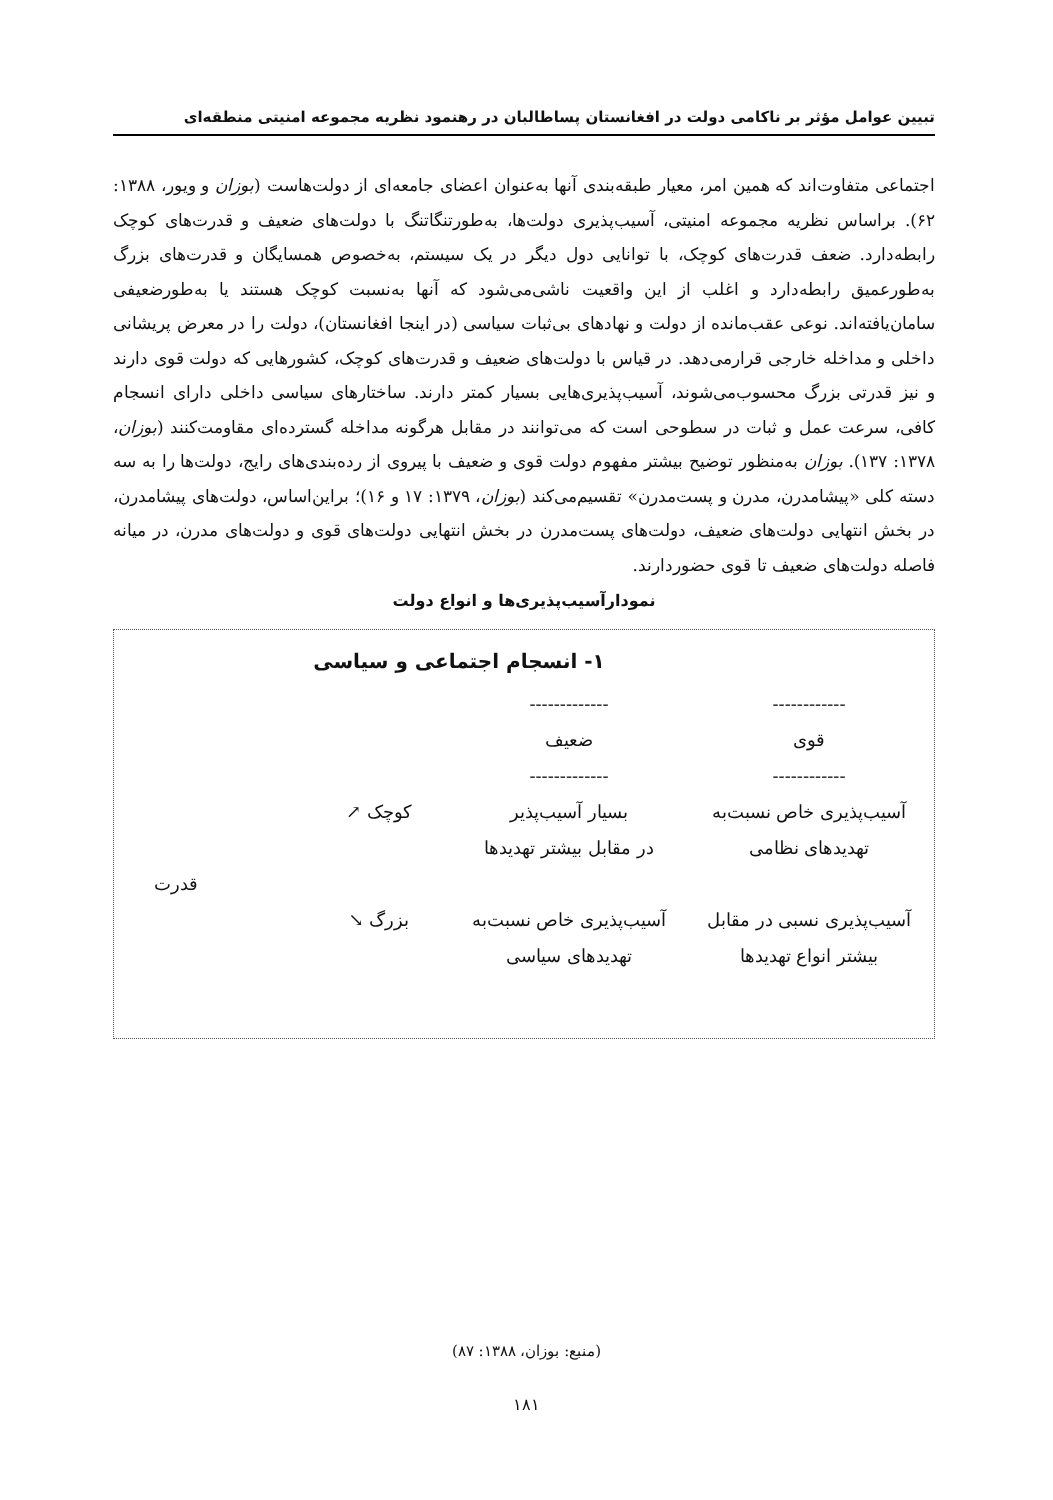تبیین عوامل مؤثر بر ناکامی دولت در افغانستان پساطالبان در رهنمود نظریه مجموعه امنیتی منطقه‌ای
اجتماعی متفاوت‌اند که همین امر، معیار طبقه‌بندی آنها به‌عنوان اعضای جامعه‌ای از دولت‌هاست (بوزان و ویور، ۱۳۸۸: ۶۲). براساس نظریه مجموعه امنیتی، آسیب‌پذیری دولت‌ها، به‌طورتنگاتنگ با دولت‌های ضعیف و قدرت‌های کوچک رابطه‌دارد. ضعف قدرت‌های کوچک، با توانایی دول دیگر در یک سیستم، به‌خصوص همسایگان و قدرت‌های بزرگ به‌طورعمیق رابطه‌دارد و اغلب از این واقعیت ناشی‌می‌شود که آنها به‌نسبت کوچک هستند یا به‌طورضعیفی سامان‌یافته‌اند. نوعی عقب‌مانده از دولت و نهادهای بی‌ثبات سیاسی (در اینجا افغانستان)، دولت را در معرض پریشانی داخلی و مداخله خارجی قرارمی‌دهد. در قیاس با دولت‌های ضعیف و قدرت‌های کوچک، کشورهایی که دولت قوی دارند و نیز قدرتی بزرگ محسوب‌می‌شوند، آسیب‌پذیری‌هایی بسیار کمتر دارند. ساختارهای سیاسی داخلی دارای انسجام کافی، سرعت عمل و ثبات در سطوحی است که می‌توانند در مقابل هرگونه مداخله گسترده‌ای مقاومت‌کنند (بوزان، ۱۳۷۸: ۱۳۷). بوزان به‌منظور توضیح بیشتر مفهوم دولت قوی و ضعیف با پیروی از رده‌بندی‌های رایج، دولت‌ها را به سه دسته کلی «پیشامدرن، مدرن و پست‌مدرن» تقسیم‌می‌کند (بوزان، ۱۳۷۹: ۱۷ و ۱۶)؛ براین‌اساس، دولت‌های پیشامدرن، در بخش انتهایی دولت‌های ضعیف، دولت‌های پست‌مدرن در بخش انتهایی دولت‌های قوی و دولت‌های مدرن، در میانه فاصله دولت‌های ضعیف تا قوی حضوردارند.
نمودارآسیب‌پذیری‌ها و انواع دولت
۱- انسجام اجتماعی و سیاسی
------------
-------------
قوی
ضعیف
------------
-------------
آسیب‌پذیری خاص نسبت‌به
تهدیدهای نظامی
بسیار آسیب‌پذیر
در مقابل بیشتر تهدیدها
کوچک ↗
قدرت
آسیب‌پذیری نسبی در مقابل
بیشتر انواع تهدیدها
آسیب‌پذیری خاص نسبت‌به
تهدیدهای سیاسی
بزرگ ↘
(منبع: بوزان، ۱۳۸۸: ۸۷)
۱۸۱